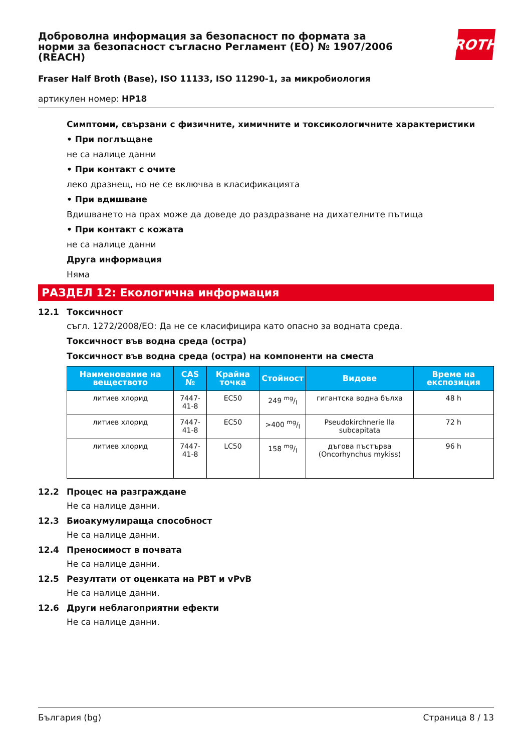Доброволна информация за безопасност по формата за норми за безопасност съгласно Регламент (ЕО) № 1907/2006 (REACH)
ROTH
Fraser Half Broth (Base), ISO 11133, ISO 11290-1, за микробиология
артикулен номер: HP18
Симптоми, свързани с физичните, химичните и токсикологичните характеристики
• При поглъщане
не са налице данни
• При контакт с очите
леко дразнещ, но не се включва в класификацията
• При вдишване
Вдишването на прах може да доведе до раздразване на дихателните пътища
• При контакт с кожата
не са налице данни
Друга информация
Няма
РАЗДЕЛ 12: Екологична информация
12.1 Токсичност
съгл. 1272/2008/ЕО: Да не се класифицира като опасно за водната среда.
Токсичност във водна среда (остра)
Токсичност във водна среда (остра) на компоненти на сместа
| Наименование на веществото | CAS № | Крайна точка | Стойност | Видове | Време на експозиция |
| --- | --- | --- | --- | --- | --- |
| литиев хлорид | 7447-41-8 | EC50 | 249 mg/l | гигантска водна бълха | 48 h |
| литиев хлорид | 7447-41-8 | EC50 | >400 mg/l | Pseudokirchnerie lla subcapitata | 72 h |
| литиев хлорид | 7447-41-8 | LC50 | 158 mg/l | дъгова пъстърва (Oncorhynchus mykiss) | 96 h |
12.2 Процес на разграждане
Не са налице данни.
12.3 Биоакумулираща способност
Не са налице данни.
12.4 Преносимост в почвата
Не са налице данни.
12.5 Резултати от оценката на PBT и vPvB
Не са налице данни.
12.6 Други неблагоприятни ефекти
Не са налице данни.
България (bg) Страница 8 / 13